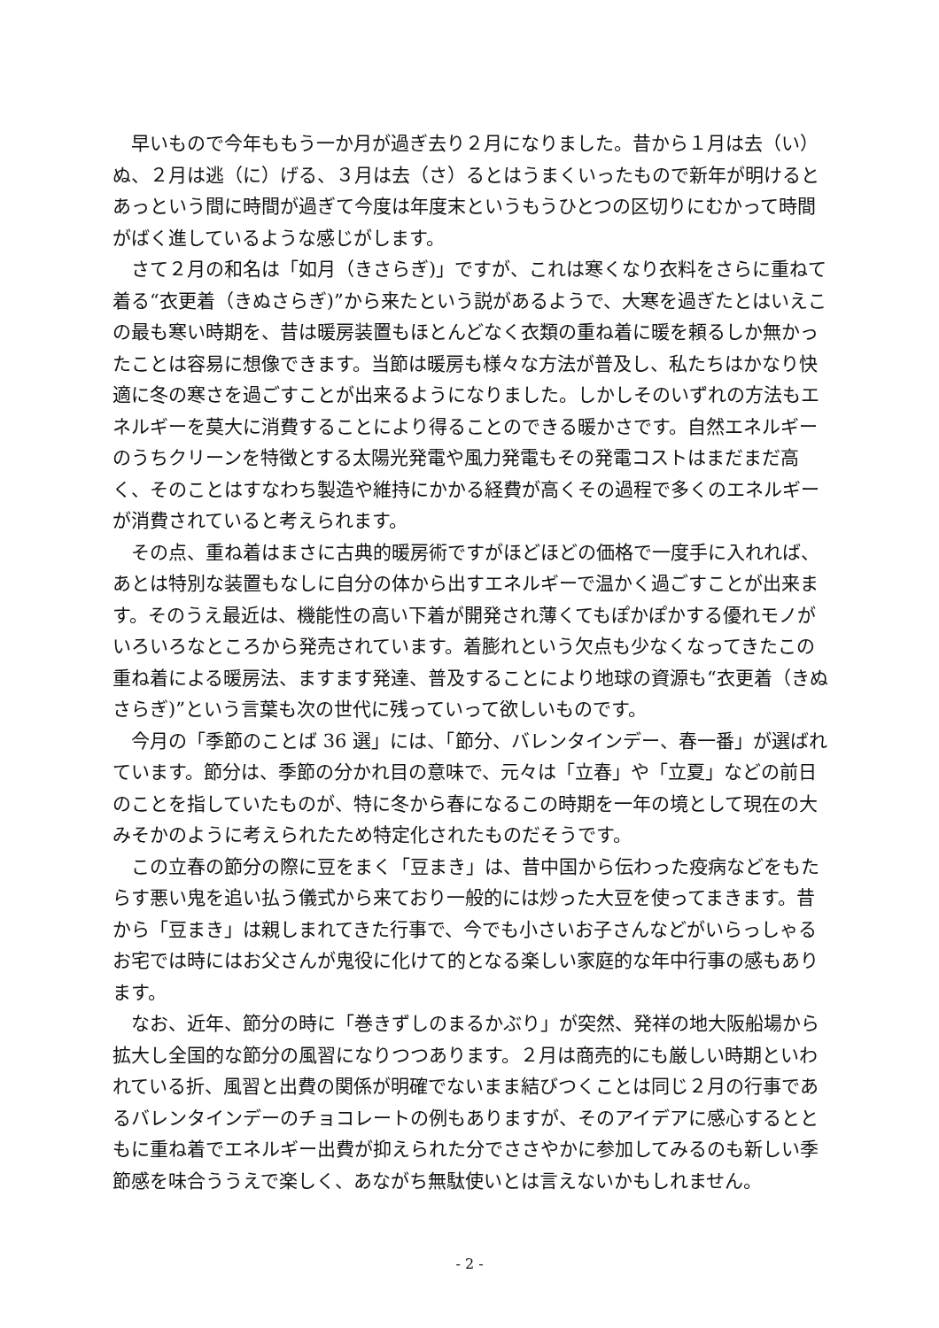早いもので今年ももう一か月が過ぎ去り２月になりました。昔から１月は去（い）ぬ、２月は逃（に）げる、３月は去（さ）るとはうまくいったもので新年が明けるとあっという間に時間が過ぎて今度は年度末というもうひとつの区切りにむかって時間がばく進しているような感じがします。
さて２月の和名は「如月（きさらぎ)」ですが、これは寒くなり衣料をさらに重ねて着る“衣更着（きぬさらぎ)”から来たという説があるようで、大寒を過ぎたとはいえこの最も寒い時期を、昔は暖房装置もほとんどなく衣類の重ね着に暖を頼るしか無かったことは容易に想像できます。当節は暖房も様々な方法が普及し、私たちはかなり快適に冬の寒さを過ごすことが出来るようになりました。しかしそのいずれの方法もエネルギーを莫大に消費することにより得ることのできる暖かさです。自然エネルギーのうちクリーンを特徴とする太陽光発電や風力発電もその発電コストはまだまだ高く、そのことはすなわち製造や維持にかかる経費が高くその過程で多くのエネルギーが消費されていると考えられます。
その点、重ね着はまさに古典的暖房術ですがほどほどの価格で一度手に入れれば、あとは特別な装置もなしに自分の体から出すエネルギーで温かく過ごすことが出来ます。そのうえ最近は、機能性の高い下着が開発され薄くてもぽかぽかする優れモノがいろいろなところから発売されています。着膨れという欠点も少なくなってきたこの重ね着による暖房法、ますます発達、普及することにより地球の資源も“衣更着（きぬさらぎ)”という言葉も次の世代に残っていって欲しいものです。
今月の「季節のことば 36 選」には、「節分、バレンタインデー、春一番」が選ばれています。節分は、季節の分かれ目の意味で、元々は「立春」や「立夏」などの前日のことを指していたものが、特に冬から春になるこの時期を一年の境として現在の大みそかのように考えられたため特定化されたものだそうです。
この立春の節分の際に豆をまく「豆まき」は、昔中国から伝わった疫病などをもたらす悪い鬼を追い払う儀式から来ており一般的には炒った大豆を使ってまきます。昔から「豆まき」は親しまれてきた行事で、今でも小さいお子さんなどがいらっしゃるお宅では時にはお父さんが鬼役に化けて的となる楽しい家庭的な年中行事の感もあります。
なお、近年、節分の時に「巻きずしのまるかぶり」が突然、発祥の地大阪船場から拡大し全国的な節分の風習になりつつあります。２月は商売的にも厳しい時期といわれている折、風習と出費の関係が明確でないまま結びつくことは同じ２月の行事であるバレンタインデーのチョコレートの例もありますが、そのアイデアに感心するとともに重ね着でエネルギー出費が抑えられた分でささやかに参加してみるのも新しい季節感を味合ううえで楽しく、あながち無駄使いとは言えないかもしれません。
- 2 -